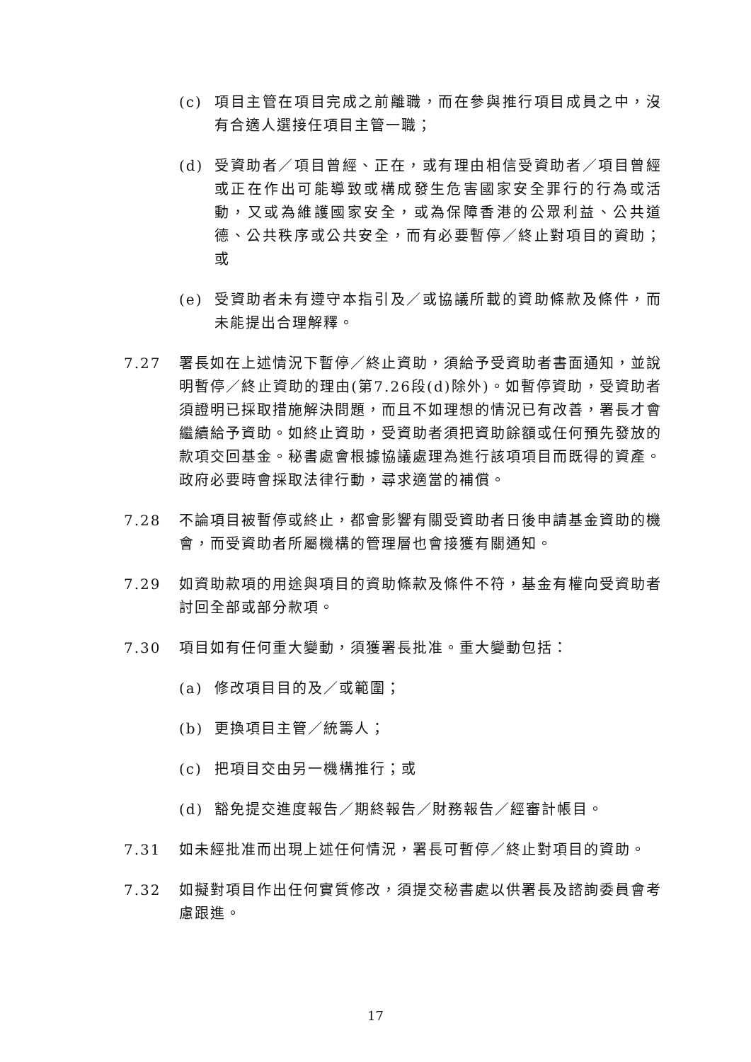(c) 項目主管在項目完成之前離職，而在參與推行項目成員之中，沒有合適人選接任項目主管一職；
(d) 受資助者／項目曾經、正在，或有理由相信受資助者／項目曾經或正在作出可能導致或構成發生危害國家安全罪行的行為或活動，又或為維護國家安全，或為保障香港的公眾利益、公共道德、公共秩序或公共安全，而有必要暫停／終止對項目的資助；或
(e) 受資助者未有遵守本指引及／或協議所載的資助條款及條件，而未能提出合理解釋。
7.27 署長如在上述情況下暫停／終止資助，須給予受資助者書面通知，並說明暫停／終止資助的理由(第7.26段(d)除外)。如暫停資助，受資助者須證明已採取措施解決問題，而且不如理想的情況已有改善，署長才會繼續給予資助。如終止資助，受資助者須把資助餘額或任何預先發放的款項交回基金。秘書處會根據協議處理為進行該項項目而既得的資產。政府必要時會採取法律行動，尋求適當的補償。
7.28 不論項目被暫停或終止，都會影響有關受資助者日後申請基金資助的機會，而受資助者所屬機構的管理層也會接獲有關通知。
7.29 如資助款項的用途與項目的資助條款及條件不符，基金有權向受資助者討回全部或部分款項。
7.30 項目如有任何重大變動，須獲署長批准。重大變動包括：
(a) 修改項目目的及／或範圍；
(b) 更換項目主管／統籌人；
(c) 把項目交由另一機構推行；或
(d) 豁免提交進度報告／期終報告／財務報告／經審計帳目。
7.31 如未經批准而出現上述任何情況，署長可暫停／終止對項目的資助。
7.32 如擬對項目作出任何實質修改，須提交秘書處以供署長及諮詢委員會考慮跟進。
17